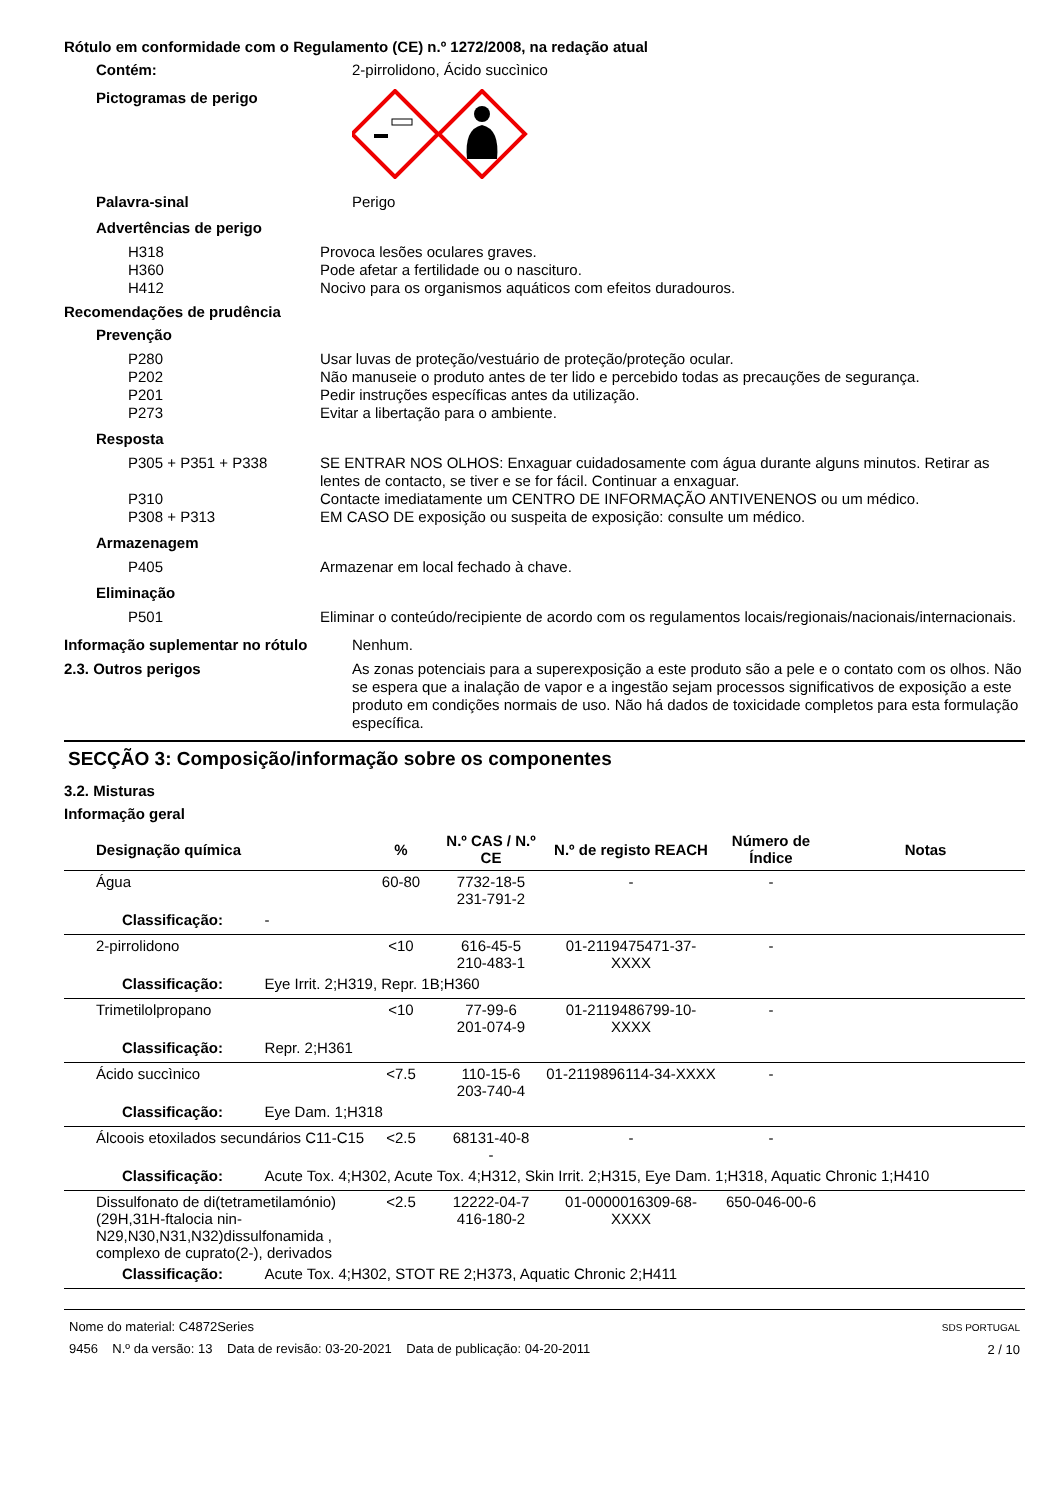Rótulo em conformidade com o Regulamento (CE) n.º 1272/2008, na redação atual
Contém: 2-pirrolidono, Ácido succìnico
Pictogramas de perigo
Palavra-sinal Perigo
Advertências de perigo
H318 Provoca lesões oculares graves.
H360 Pode afetar a fertilidade ou o nascituro.
H412 Nocivo para os organismos aquáticos com efeitos duradouros.
Recomendações de prudência
Prevenção
P280 Usar luvas de proteção/vestuário de proteção/proteção ocular.
P202 Não manuseie o produto antes de ter lido e percebido todas as precauções de segurança.
P201 Pedir instruções específicas antes da utilização.
P273 Evitar a libertação para o ambiente.
Resposta
P305 + P351 + P338 SE ENTRAR NOS OLHOS: Enxaguar cuidadosamente com água durante alguns minutos. Retirar as lentes de contacto, se tiver e se for fácil. Continuar a enxaguar.
P310 Contacte imediatamente um CENTRO DE INFORMAÇÃO ANTIVENENOS ou um médico.
P308 + P313 EM CASO DE exposição ou suspeita de exposição: consulte um médico.
Armazenagem
P405 Armazenar em local fechado à chave.
Eliminação
P501 Eliminar o conteúdo/recipiente de acordo com os regulamentos locais/regionais/nacionais/internacionais.
Informação suplementar no rótulo Nenhum.
2.3. Outros perigos As zonas potenciais para a superexposição a este produto são a pele e o contato com os olhos. Não se espera que a inalação de vapor e a ingestão sejam processos significativos de exposição a este produto em condições normais de uso. Não há dados de toxicidade completos para esta formulação específica.
SECÇÃO 3: Composição/informação sobre os componentes
3.2. Misturas
Informação geral
| Designação química | % | N.º CAS / N.º CE | N.º de registo REACH | Número de Índice | Notas |
| --- | --- | --- | --- | --- | --- |
| Água | 60-80 | 7732-18-5 231-791-2 | - | - | |
| Classificação: - | | | | | |
| 2-pirrolidono | <10 | 616-45-5 210-483-1 | 01-2119475471-37-XXXX | - | |
| Classificação: Eye Irrit. 2;H319, Repr. 1B;H360 | | | | | |
| Trimetilolpropano | <10 | 77-99-6 201-074-9 | 01-2119486799-10-XXXX | - | |
| Classificação: Repr. 2;H361 | | | | | |
| Ácido succìnico | <7.5 | 110-15-6 203-740-4 | 01-2119896114-34-XXXX | - | |
| Classificação: Eye Dam. 1;H318 | | | | | |
| Álcoois etoxilados secundários C11-C15 | <2.5 | 68131-40-8 - | - | - | |
| Classificação: Acute Tox. 4;H302, Acute Tox. 4;H312, Skin Irrit. 2;H315, Eye Dam. 1;H318, Aquatic Chronic 1;H410 | | | | | |
| Dissulfonato de di(tetrametilamónio)(29H,31H-ftalocia nin-N29,N30,N31,N32)dissulfonamida , complexo de cuprato(2-), derivados | <2.5 | 12222-04-7 416-180-2 | 01-0000016309-68-XXXX | 650-046-00-6 | |
| Classificação: Acute Tox. 4;H302, STOT RE 2;H373, Aquatic Chronic 2;H411 | | | | | |
Nome do material: C4872Series
9456 N.º da versão: 13 Data de revisão: 03-20-2021 Data de publicação: 04-20-2011
SDS PORTUGAL
2 / 10